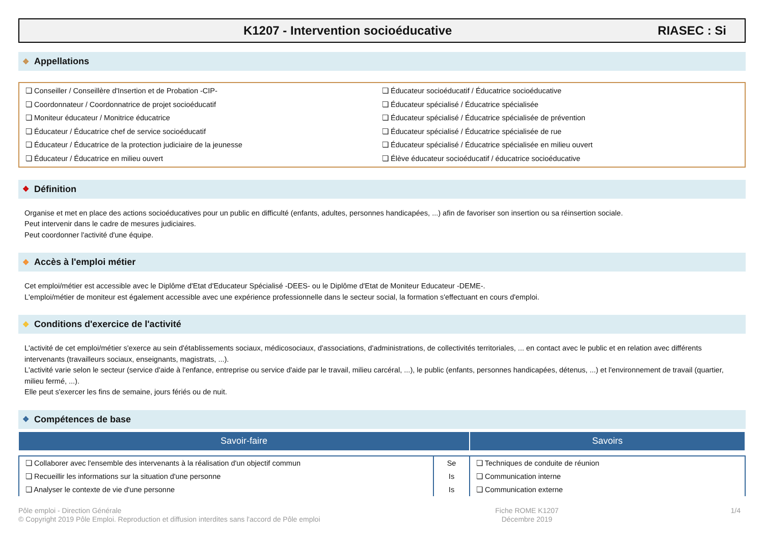K1207 - Intervention socioéducative
RIASEC : Si
❖ Appellations
❏ Conseiller / Conseillère d'Insertion et de Probation -CIP-
❏ Coordonnateur / Coordonnatrice de projet socioéducatif
❏ Moniteur éducateur / Monitrice éducatrice
❏ Éducateur / Éducatrice chef de service socioéducatif
❏ Éducateur / Éducatrice de la protection judiciaire de la jeunesse
❏ Éducateur / Éducatrice en milieu ouvert
❏ Éducateur socioéducatif / Éducatrice socioéducative
❏ Éducateur spécialisé / Éducatrice spécialisée
❏ Éducateur spécialisé / Éducatrice spécialisée de prévention
❏ Éducateur spécialisé / Éducatrice spécialisée de rue
❏ Éducateur spécialisé / Éducatrice spécialisée en milieu ouvert
❏ Élève éducateur socioéducatif / éducatrice socioéducative
❖ Définition
Organise et met en place des actions socioéducatives pour un public en difficulté (enfants, adultes, personnes handicapées, ...) afin de favoriser son insertion ou sa réinsertion sociale.
Peut intervenir dans le cadre de mesures judiciaires.
Peut coordonner l'activité d'une équipe.
❖ Accès à l'emploi métier
Cet emploi/métier est accessible avec le Diplôme d'Etat d'Educateur Spécialisé -DEES- ou le Diplôme d'Etat de Moniteur Educateur -DEME-.
L'emploi/métier de moniteur est également accessible avec une expérience professionnelle dans le secteur social, la formation s'effectuant en cours d'emploi.
❖ Conditions d'exercice de l'activité
L'activité de cet emploi/métier s'exerce au sein d'établissements sociaux, médicosociaux, d'associations, d'administrations, de collectivités territoriales, ... en contact avec le public et en relation avec différents intervenants (travailleurs sociaux, enseignants, magistrats, ...).
L'activité varie selon le secteur (service d'aide à l'enfance, entreprise ou service d'aide par le travail, milieu carcéral, ...), le public (enfants, personnes handicapées, détenus, ...) et l'environnement de travail (quartier, milieu fermé, ...).
Elle peut s'exercer les fins de semaine, jours fériés ou de nuit.
❖ Compétences de base
| Savoir-faire | | Savoirs |
| --- | --- | --- |
| ❏ Collaborer avec l'ensemble des intervenants à la réalisation d'un objectif commun ❏ Recueillir les informations sur la situation d'une personne ❏ Analyser le contexte de vie d'une personne | Se Is Is | ❏ Techniques de conduite de réunion ❏ Communication interne ❏ Communication externe |
Pôle emploi - Direction Générale
© Copyright 2019 Pôle Emploi. Reproduction et diffusion interdites sans l'accord de Pôle emploi
Fiche ROME K1207
Décembre 2019
1/4